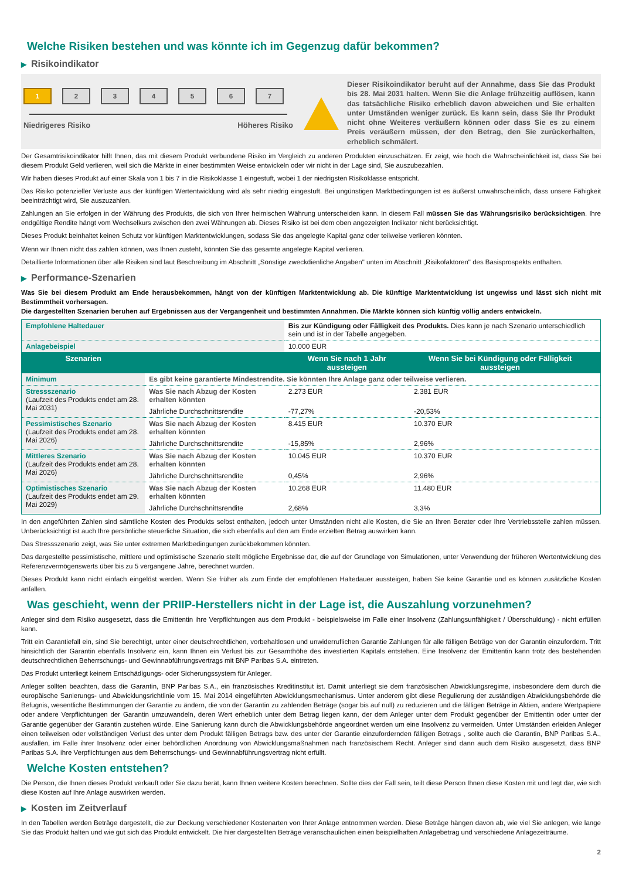Welche Risiken bestehen und was könnte ich im Gegenzug dafür bekommen?
▶ Risikoindikator
1 2 3 4 5 6 7
Niedrigeres Risiko Höheres Risiko
Dieser Risikoindikator beruht auf der Annahme, dass Sie das Produkt bis 28. Mai 2031 halten. Wenn Sie die Anlage frühzeitig auflösen, kann das tatsächliche Risiko erheblich davon abweichen und Sie erhalten unter Umständen weniger zurück. Es kann sein, dass Sie Ihr Produkt nicht ohne Weiteres veräußern können oder dass Sie es zu einem Preis veräußern müssen, der den Betrag, den Sie zurückerhalten, erheblich schmälert.
Der Gesamtrisikoindikator hilft Ihnen, das mit diesem Produkt verbundene Risiko im Vergleich zu anderen Produkten einzuschätzen. Er zeigt, wie hoch die Wahrscheinlichkeit ist, dass Sie bei diesem Produkt Geld verlieren, weil sich die Märkte in einer bestimmten Weise entwickeln oder wir nicht in der Lage sind, Sie auszubezahlen.
Wir haben dieses Produkt auf einer Skala von 1 bis 7 in die Risikoklasse 1 eingestuft, wobei 1 der niedrigsten Risikoklasse entspricht.
Das Risiko potenzieller Verluste aus der künftigen Wertentwicklung wird als sehr niedrig eingestuft. Bei ungünstigen Marktbedingungen ist es äußerst unwahrscheinlich, dass unsere Fähigkeit beeinträchtigt wird, Sie auszuzahlen.
Zahlungen an Sie erfolgen in der Währung des Produkts, die sich von Ihrer heimischen Währung unterscheiden kann. In diesem Fall müssen Sie das Währungsrisiko berücksichtigen. Ihre endgültige Rendite hängt vom Wechselkurs zwischen den zwei Währungen ab. Dieses Risiko ist bei dem oben angezeigten Indikator nicht berücksichtigt.
Dieses Produkt beinhaltet keinen Schutz vor künftigen Marktentwicklungen, sodass Sie das angelegte Kapital ganz oder teilweise verlieren könnten.
Wenn wir Ihnen nicht das zahlen können, was Ihnen zusteht, könnten Sie das gesamte angelegte Kapital verlieren.
Detaillierte Informationen über alle Risiken sind laut Beschreibung im Abschnitt „Sonstige zweckdienliche Angaben" unten im Abschnitt „Risikofaktoren" des Basisprospekts enthalten.
▶ Performance-Szenarien
Was Sie bei diesem Produkt am Ende herausbekommen, hängt von der künftigen Marktentwicklung ab. Die künftige Marktentwicklung ist ungewiss und lässt sich nicht mit Bestimmtheit vorhersagen.
Die dargestellten Szenarien beruhen auf Ergebnissen aus der Vergangenheit und bestimmten Annahmen. Die Märkte können sich künftig völlig anders entwickeln.
| Empfohlene Haltedauer | | Bis zur Kündigung oder Fälligkeit des Produkts. Dies kann je nach Szenario unterschiedlich sein und ist in der Tabelle angegeben. | | |
| Anlagebeispiel | | 10.000 EUR | | |
| Szenarien | | Wenn Sie nach 1 Jahr aussteigen | Wenn Sie bei Kündigung oder Fälligkeit aussteigen | |
| Minimum | Es gibt keine garantierte Mindestrendite. Sie könnten Ihre Anlage ganz oder teilweise verlieren. | | | |
| Stressszenario (Laufzeit des Produkts endet am 28. Mai 2031) | Was Sie nach Abzug der Kosten erhalten könnten | 2.273 EUR | 2.381 EUR | |
| | Jährliche Durchschnittsrendite | -77,27% | -20,53% | |
| Pessimistisches Szenario (Laufzeit des Produkts endet am 28. Mai 2026) | Was Sie nach Abzug der Kosten erhalten könnten | 8.415 EUR | 10.370 EUR | |
| | Jährliche Durchschnittsrendite | -15,85% | 2,96% | |
| Mittleres Szenario (Laufzeit des Produkts endet am 28. Mai 2026) | Was Sie nach Abzug der Kosten erhalten könnten | 10.045 EUR | 10.370 EUR | |
| | Jährliche Durchschnittsrendite | 0,45% | 2,96% | |
| Optimistisches Szenario (Laufzeit des Produkts endet am 29. Mai 2029) | Was Sie nach Abzug der Kosten erhalten könnten | 10.268 EUR | 11.480 EUR | |
| | Jährliche Durchschnittsrendite | 2,68% | 3,3% | |
In den angeführten Zahlen sind sämtliche Kosten des Produkts selbst enthalten, jedoch unter Umständen nicht alle Kosten, die Sie an Ihren Berater oder Ihre Vertriebsstelle zahlen müssen. Unberücksichtigt ist auch Ihre persönliche steuerliche Situation, die sich ebenfalls auf den am Ende erzielten Betrag auswirken kann.
Das Stressszenario zeigt, was Sie unter extremen Marktbedingungen zurückbekommen könnten.
Das dargestellte pessimistische, mittlere und optimistische Szenario stellt mögliche Ergebnisse dar, die auf der Grundlage von Simulationen, unter Verwendung der früheren Wertentwicklung des Referenzvermögenswerts über bis zu 5 vergangene Jahre, berechnet wurden.
Dieses Produkt kann nicht einfach eingelöst werden. Wenn Sie früher als zum Ende der empfohlenen Haltedauer aussteigen, haben Sie keine Garantie und es können zusätzliche Kosten anfallen.
Was geschieht, wenn der PRIIP-Herstellers nicht in der Lage ist, die Auszahlung vorzunehmen?
Anleger sind dem Risiko ausgesetzt, dass die Emittentin ihre Verpflichtungen aus dem Produkt - beispielsweise im Falle einer Insolvenz (Zahlungsunfähigkeit / Überschuldung) - nicht erfüllen kann.
Tritt ein Garantiefall ein, sind Sie berechtigt, unter einer deutschrechtlichen, vorbehaltlosen und unwiderruflichen Garantie Zahlungen für alle fälligen Beträge von der Garantin einzufordern. Tritt hinsichtlich der Garantin ebenfalls Insolvenz ein, kann Ihnen ein Verlust bis zur Gesamthöhe des investierten Kapitals entstehen. Eine Insolvenz der Emittentin kann trotz des bestehenden deutschrechtlichen Beherrschungs- und Gewinnabführungsvertrags mit BNP Paribas S.A. eintreten.
Das Produkt unterliegt keinem Entschädigungs- oder Sicherungssystem für Anleger.
Anleger sollten beachten, dass die Garantin, BNP Paribas S.A., ein französisches Kreditinstitut ist. Damit unterliegt sie dem französischen Abwicklungsregime, insbesondere dem durch die europäische Sanierungs- und Abwicklungsrichtlinie vom 15. Mai 2014 eingeführten Abwicklungsmechanismus. Unter anderem gibt diese Regulierung der zuständigen Abwicklungsbehörde die Befugnis, wesentliche Bestimmungen der Garantie zu ändern, die von der Garantin zu zahlenden Beträge (sogar bis auf null) zu reduzieren und die fälligen Beträge in Aktien, andere Wertpapiere oder andere Verpflichtungen der Garantin umzuwandeln, deren Wert erheblich unter dem Betrag liegen kann, der dem Anleger unter dem Produkt gegenüber der Emittentin oder unter der Garantie gegenüber der Garantin zustehen würde. Eine Sanierung kann durch die Abwicklungsbehörde angeordnet werden um eine Insolvenz zu vermeiden. Unter Umständen erleiden Anleger einen teilweisen oder vollständigen Verlust des unter dem Produkt fälligen Betrags bzw. des unter der Garantie einzufordernden fälligen Betrags , sollte auch die Garantin, BNP Paribas S.A., ausfallen, im Falle ihrer Insolvenz oder einer behördlichen Anordnung von Abwicklungsmaßnahmen nach französischem Recht. Anleger sind dann auch dem Risiko ausgesetzt, dass BNP Paribas S.A. ihre Verpflichtungen aus dem Beherrschungs- und Gewinnabführungsvertrag nicht erfüllt.
Welche Kosten entstehen?
Die Person, die Ihnen dieses Produkt verkauft oder Sie dazu berät, kann Ihnen weitere Kosten berechnen. Sollte dies der Fall sein, teilt diese Person Ihnen diese Kosten mit und legt dar, wie sich diese Kosten auf Ihre Anlage auswirken werden.
▶ Kosten im Zeitverlauf
In den Tabellen werden Beträge dargestellt, die zur Deckung verschiedener Kostenarten von Ihrer Anlage entnommen werden. Diese Beträge hängen davon ab, wie viel Sie anlegen, wie lange Sie das Produkt halten und wie gut sich das Produkt entwickelt. Die hier dargestellten Beträge veranschaulichen einen beispielhaften Anlagebetrag und verschiedene Anlagezeiträume.
2